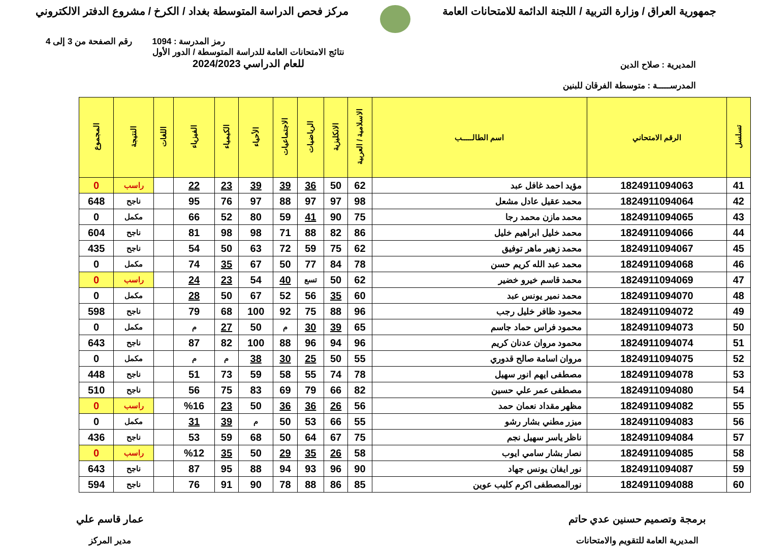جمهورية العراق / وزارة التربية / اللجنة الدائمة للامتحانات العامة
مركز فحص الدراسة المتوسطة بغداد / الكرخ / مشروع الدفتر الالكتروني
رمز المدرسة : 1094 رقم الصفحة من 3 إلى 4
المديرية : صلاح الدين
المدرســـــة : متوسطة الفرقان للبنين
نتائج الامتحانات العامة للدراسة المتوسطة / الدور الأول
للعام الدراسي 2024/2023
| تسلسل | الرقم الامتحاني | اسم الطالـــــب | الاسلامية / العربية | الانكليزية | الرياضيات | الاجتماعيات | الأحياء | الكيمياء | الفيزياء | اللغات | النتيجة | المجموع |
| --- | --- | --- | --- | --- | --- | --- | --- | --- | --- | --- | --- | --- |
| 41 | 1824911094063 | مؤيد احمد غافل عبد | 62 | 50 | 36 | 39 | 39 | 23 | 22 | | راسب | 0 |
| 42 | 1824911094064 | محمد عقيل عادل مشعل | 98 | 97 | 97 | 88 | 97 | 76 | 95 | | ناجح | 648 |
| 43 | 1824911094065 | محمد مازن محمد رجا | 75 | 90 | 41 | 59 | 80 | 52 | 66 | | مكمل | 0 |
| 44 | 1824911094066 | محمد خليل ابراهيم خليل | 86 | 82 | 88 | 71 | 98 | 98 | 81 | | ناجح | 604 |
| 45 | 1824911094067 | محمد زهير ماهر توفيق | 62 | 75 | 59 | 72 | 63 | 50 | 54 | | ناجح | 435 |
| 46 | 1824911094068 | محمد عبد الله كريم حسن | 78 | 84 | 77 | 50 | 67 | 35 | 74 | | مكمل | 0 |
| 47 | 1824911094069 | محمد قاسم خيرو خضير | 62 | 50 | تسع | 40 | 54 | 23 | 24 | | راسب | 0 |
| 48 | 1824911094070 | محمد نمير يونس عبد | 60 | 35 | 56 | 52 | 67 | 50 | 28 | | مكمل | 0 |
| 49 | 1824911094072 | محمود ظافر خليل رجب | 96 | 88 | 75 | 92 | 100 | 68 | 79 | | ناجح | 598 |
| 50 | 1824911094073 | محمود فراس حماد جاسم | 65 | 39 | 30 | م | 50 | 27 | م | | مكمل | 0 |
| 51 | 1824911094074 | محمود مروان عدنان كريم | 96 | 94 | 96 | 88 | 100 | 82 | 87 | | ناجح | 643 |
| 52 | 1824911094075 | مروان اسامة صالح قدوري | 55 | 50 | 25 | 30 | 38 | م | م | | مكمل | 0 |
| 53 | 1824911094078 | مصطفى ايهم انور سهيل | 78 | 74 | 55 | 58 | 59 | 73 | 51 | | ناجح | 448 |
| 54 | 1824911094080 | مصطفى عمر علي حسين | 82 | 66 | 79 | 69 | 83 | 75 | 56 | | ناجح | 510 |
| 55 | 1824911094082 | مظهر مقداد نعمان حمد | 56 | 26 | 36 | 36 | 50 | 23 | %16 | | راسب | 0 |
| 56 | 1824911094083 | ميزر مطني بشار رشو | 55 | 66 | 53 | 50 | م | 39 | 31 | | مكمل | 0 |
| 57 | 1824911094084 | ناظر ياسر سهيل نجم | 75 | 67 | 64 | 50 | 68 | 59 | 53 | | ناجح | 436 |
| 58 | 1824911094085 | نصار بشار سامي ايوب | 58 | 26 | 35 | 29 | 50 | 35 | %12 | | راسب | 0 |
| 59 | 1824911094087 | نور ايفان يونس جهاد | 90 | 96 | 93 | 94 | 88 | 95 | 87 | | ناجح | 643 |
| 60 | 1824911094088 | نورالمصطفى اكرم كليب عوين | 85 | 86 | 88 | 78 | 90 | 91 | 76 | | ناجح | 594 |
برمجة وتصميم حسنين عدي حاتم
المديرية العامة للتقويم والامتحانات
عمار قاسم علي
مدير المركز